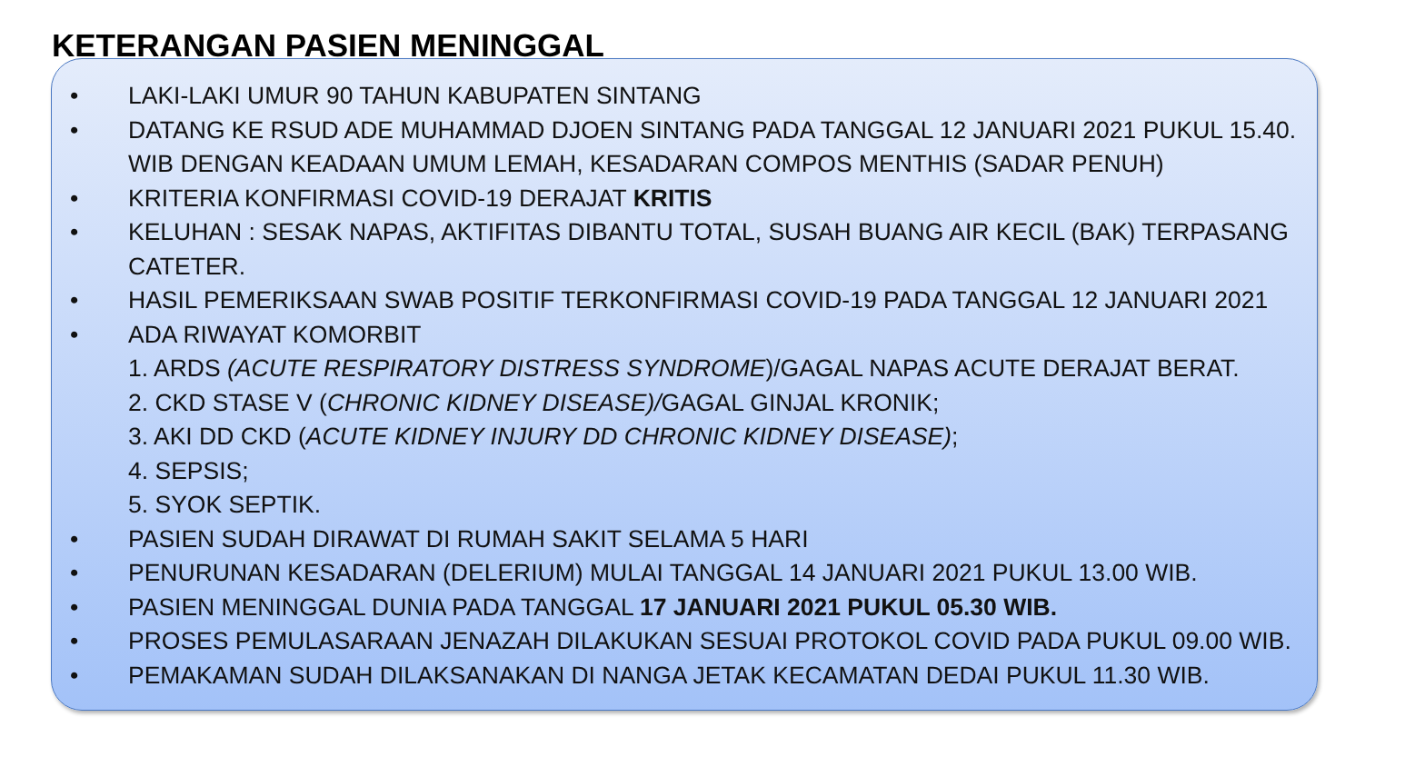KETERANGAN PASIEN MENINGGAL
• LAKI-LAKI UMUR 90 TAHUN KABUPATEN SINTANG
• DATANG KE RSUD ADE MUHAMMAD DJOEN SINTANG PADA TANGGAL 12 JANUARI 2021 PUKUL 15.40. WIB DENGAN KEADAAN UMUM LEMAH, KESADARAN COMPOS MENTHIS (SADAR PENUH)
• KRITERIA KONFIRMASI COVID-19 DERAJAT KRITIS
• KELUHAN : SESAK NAPAS, AKTIFITAS DIBANTU TOTAL, SUSAH BUANG AIR KECIL (BAK) TERPASANG CATETER.
• HASIL PEMERIKSAAN SWAB POSITIF TERKONFIRMASI COVID-19 PADA TANGGAL 12 JANUARI 2021
• ADA RIWAYAT KOMORBIT
1. ARDS (ACUTE RESPIRATORY DISTRESS SYNDROME)/GAGAL NAPAS ACUTE DERAJAT BERAT.
2. CKD STASE V (CHRONIC KIDNEY DISEASE)/GAGAL GINJAL KRONIK;
3. AKI DD CKD (ACUTE KIDNEY INJURY DD CHRONIC KIDNEY DISEASE);
4. SEPSIS;
5. SYOK SEPTIK.
• PASIEN SUDAH DIRAWAT DI RUMAH SAKIT SELAMA 5 HARI
• PENURUNAN KESADARAN (DELERIUM) MULAI TANGGAL 14 JANUARI 2021 PUKUL 13.00 WIB.
• PASIEN MENINGGAL DUNIA PADA TANGGAL 17 JANUARI 2021 PUKUL 05.30 WIB.
• PROSES PEMULASARAAN JENAZAH DILAKUKAN SESUAI PROTOKOL COVID PADA PUKUL 09.00 WIB.
• PEMAKAMAN SUDAH DILAKSANAKAN DI NANGA JETAK KECAMATAN DEDAI PUKUL 11.30 WIB.